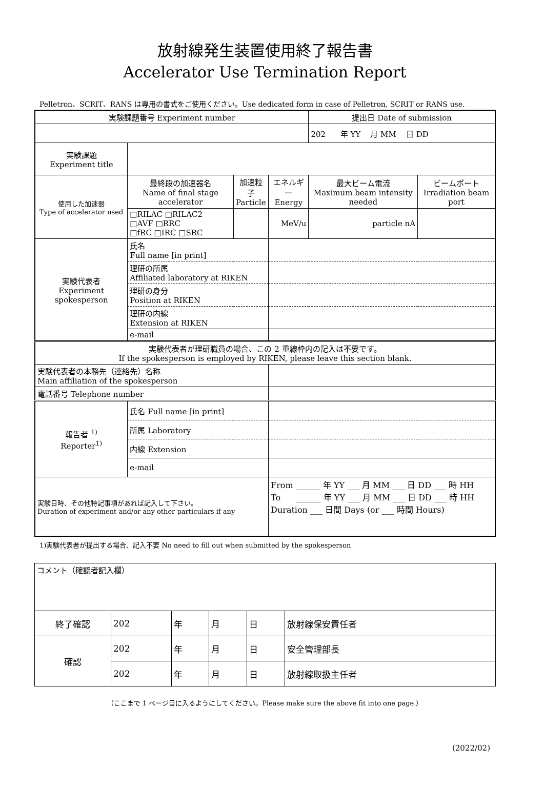放射線発生装置使用終了報告書
Accelerator Use Termination Report
Pelletron、SCRIT、RANS は専用の書式をご使用ください。Use dedicated form in case of Pelletron, SCRIT or RANS use.
| 実験課題番号 Experiment number | | | | 提出日 Date of submission | |
| | | | | 202 年 YY 月 MM 日 DD | |
| 実験課題 Experiment title | | | | | |
| 使用した加速器 Type of accelerator used | 最終段の加速器名 Name of final stage accelerator | 加速粒子 Particle | エネルギー Energy | 最大ビーム電流 Maximum beam intensity needed | ビームポート Irradiation beam port |
| | □RILAC □RILAC2 □AVF □RRC □fRC □IRC □SRC | | MeV/u | particle nA | |
| 実験代表者 Experiment spokesperson | 氏名 Full name [in print] | | | | |
| | 理研の所属 Affiliated laboratory at RIKEN | | | | |
| | 理研の身分 Position at RIKEN | | | | |
| | 理研の内線 Extension at RIKEN | | | | |
| | e-mail | | | | |
| 実験代表者が理研職員の場合、この 2 重線枠内の記入は不要です。 If the spokesperson is employed by RIKEN, please leave this section blank. | | | | | |
| 実験代表者の本務先（連絡先）名称 Main affiliation of the spokesperson | | | | | |
| 電話番号 Telephone number | | | | | |
| 報告者 <sup>1)</sup> Reporter<sup>1)</sup> | 氏名 Full name [in print] | | | | |
| | 所属 Laboratory | | | | |
| | 内線 Extension | | | | |
| | e-mail | | | | |
| 実験日時、その他特記事項があれば記入して下さい。 Duration of experiment and/or any other particulars if any | | | From ______ 年 YY ___ 月 MM ___ 日 DD ___ 時 HH To ______ 年 YY ___ 月 MM ___ 日 DD ___ 時 HH Duration ___ 日間 Days (or ___ 時間 Hours) | | |
1)実験代表者が提出する場合、記入不要 No need to fill out when submitted by the spokesperson
| コメント（確認者記入欄） | | | | | |
| 終了確認 | 202 | 年 | 月 | 日 | 放射線保安責任者 |
| 確認 | 202 | 年 | 月 | 日 | 安全管理部長 |
| | 202 | 年 | 月 | 日 | 放射線取扱主任者 |
（ここまで 1 ページ目に入るようにしてください。Please make sure the above fit into one page.）
(2022/02)